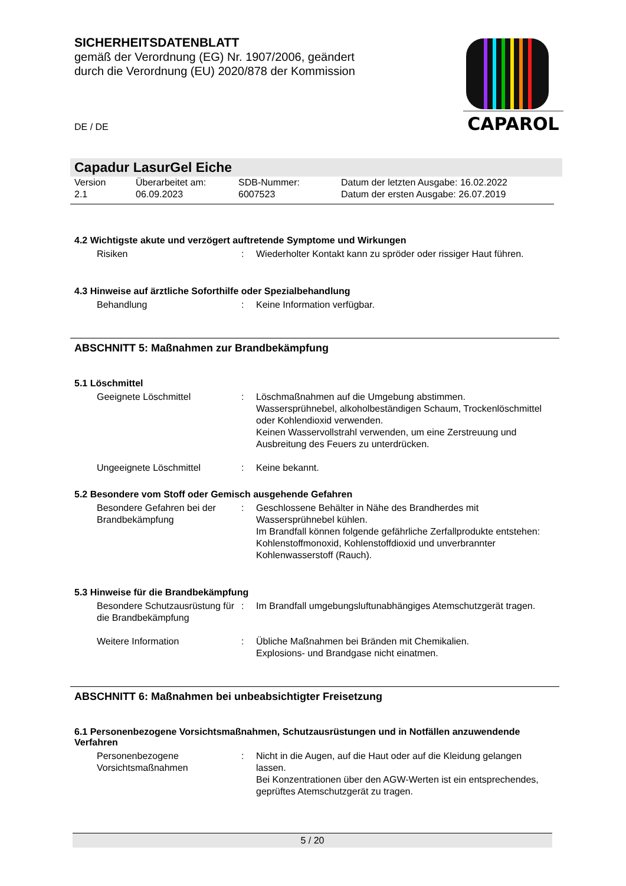CAPAROL
SICHERHEITSDATENBLATT
gemäß der Verordnung (EG) Nr. 1907/2006, geändert
durch die Verordnung (EU) 2020/878 der Kommission
DE / DE
Capadur LasurGel Eiche
| Version 2.1 | Überarbeitet am: 06.09.2023 | SDB-Nummer: 6007523 | Datum der letzten Ausgabe: 16.02.2022 Datum der ersten Ausgabe: 26.07.2019 |
4.2 Wichtigste akute und verzögert auftretende Symptome und Wirkungen
| Risiken | : | Wiederholter Kontakt kann zu spröder oder rissiger Haut führen. |
4.3 Hinweise auf ärztliche Soforthilfe oder Spezialbehandlung
| Behandlung | : | Keine Information verfügbar. |
ABSCHNITT 5: Maßnahmen zur Brandbekämpfung
5.1 Löschmittel
| Geeignete Löschmittel | : | Löschmaßnahmen auf die Umgebung abstimmen. Wassersprühnebel, alkoholbeständigen Schaum, Trockenlöschmittel oder Kohlendioxid verwenden. Keinen Wasservollstrahl verwenden, um eine Zerstreuung und Ausbreitung des Feuers zu unterdrücken. |
| Ungeeignete Löschmittel | : | Keine bekannt. |
5.2 Besondere vom Stoff oder Gemisch ausgehende Gefahren
| Besondere Gefahren bei der Brandbekämpfung | : | Geschlossene Behälter in Nähe des Brandherdes mit Wassersprühnebel kühlen. Im Brandfall können folgende gefährliche Zerfallprodukte entstehen: Kohlenstoffmonoxid, Kohlenstoffdioxid und unverbrannter Kohlenwasserstoff (Rauch). |
5.3 Hinweise für die Brandbekämpfung
| Besondere Schutzausrüstung für die Brandbekämpfung | : | Im Brandfall umgebungsluftunabhängiges Atemschutzgerät tragen. |
| Weitere Information | : | Übliche Maßnahmen bei Bränden mit Chemikalien. Explosions- und Brandgase nicht einatmen. |
ABSCHNITT 6: Maßnahmen bei unbeabsichtigter Freisetzung
6.1 Personenbezogene Vorsichtsmaßnahmen, Schutzausrüstungen und in Notfällen anzuwendende Verfahren
| Personenbezogene Vorsichtsmaßnahmen | : | Nicht in die Augen, auf die Haut oder auf die Kleidung gelangen lassen. Bei Konzentrationen über den AGW-Werten ist ein entsprechendes, geprüftes Atemschutzgerät zu tragen. |
5 / 20